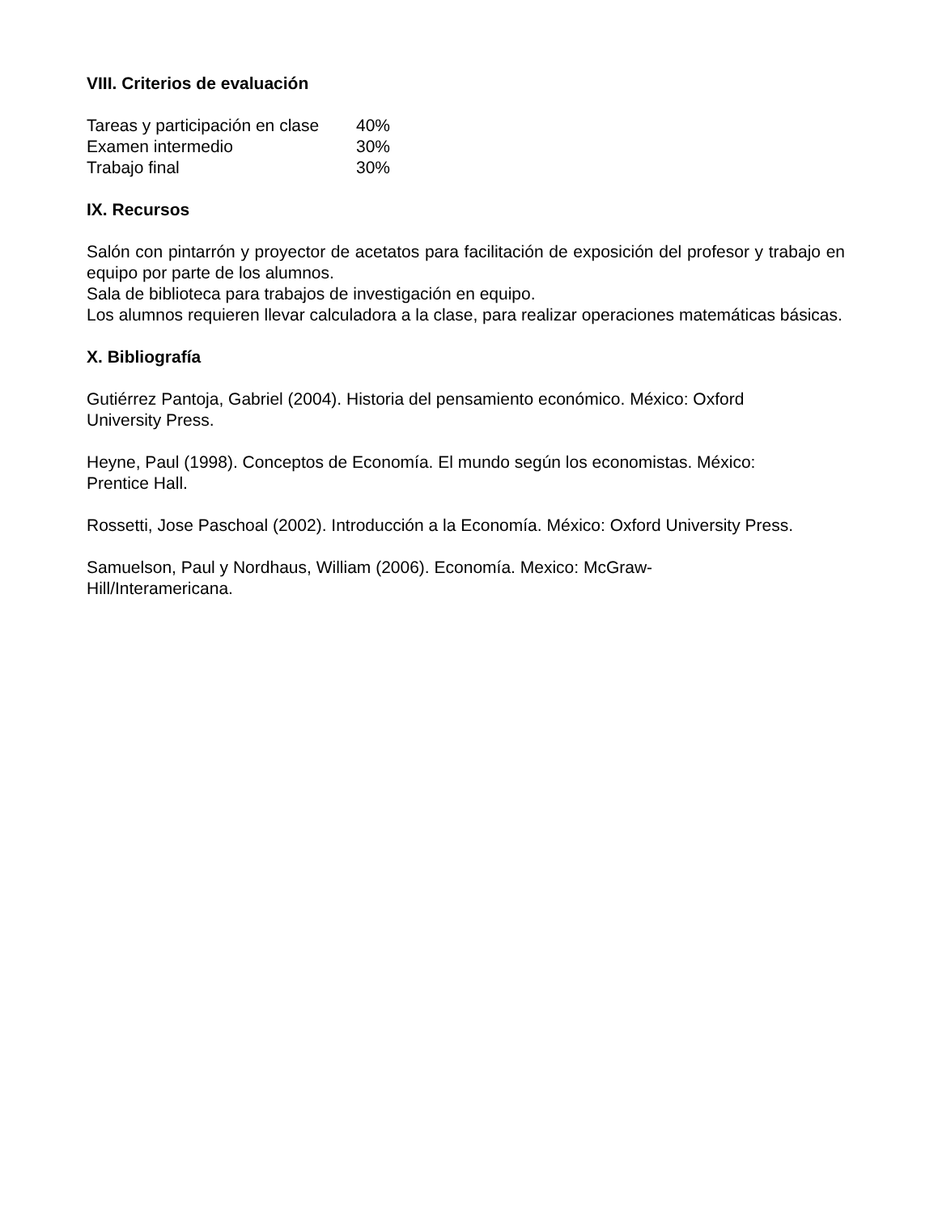VIII. Criterios de evaluación
| Tareas y participación en clase | 40% |
| Examen intermedio | 30% |
| Trabajo final | 30% |
IX. Recursos
Salón con pintarrón y proyector de acetatos para facilitación de exposición del profesor y trabajo en equipo por parte de los alumnos.
Sala de biblioteca para trabajos de investigación en equipo.
Los alumnos requieren llevar calculadora a la clase, para realizar operaciones matemáticas básicas.
X. Bibliografía
Gutiérrez Pantoja, Gabriel (2004). Historia del pensamiento económico. México: Oxford University Press.
Heyne, Paul (1998). Conceptos de Economía. El mundo según los economistas. México: Prentice Hall.
Rossetti, Jose Paschoal (2002). Introducción a la Economía. México: Oxford University Press.
Samuelson, Paul y Nordhaus, William (2006). Economía. Mexico: McGraw-Hill/Interamericana.